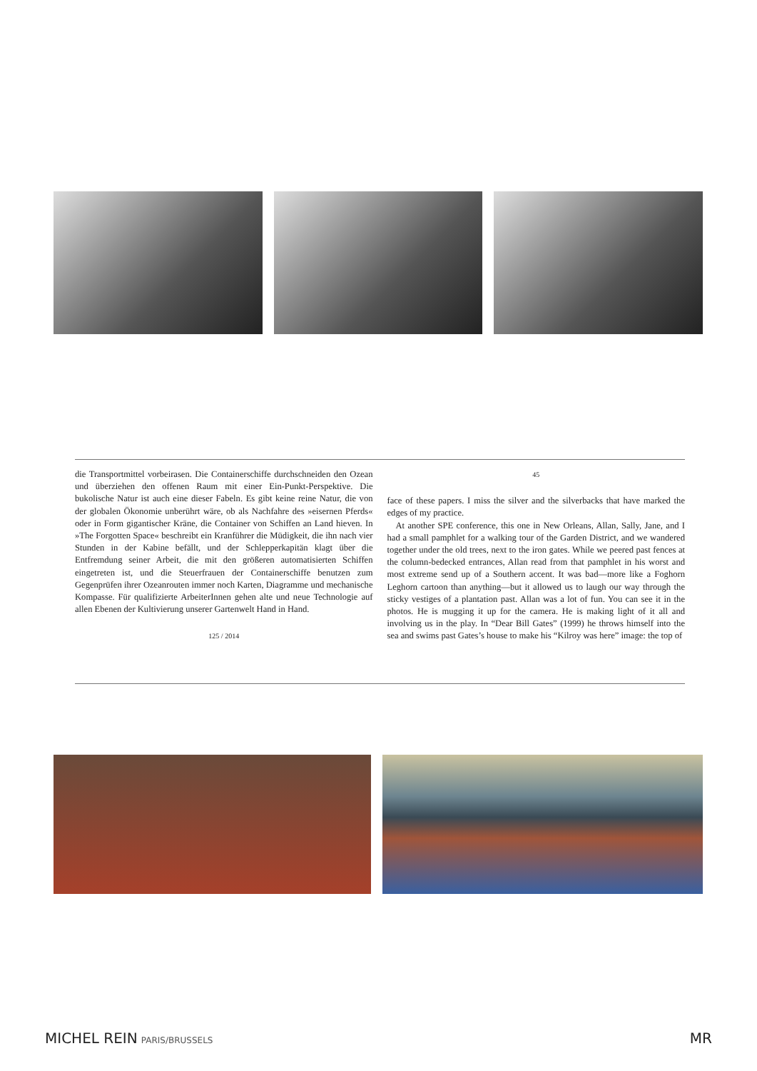die Transportmittel vorbeirasen. Die Containerschiffe durchschneiden den Ozean und überziehen den offenen Raum mit einer Ein-Punkt-Perspektive. Die bukolische Natur ist auch eine dieser Fabeln. Es gibt keine reine Natur, die von der globalen Ökonomie unberührt wäre, ob als Nachfahre des »eisernen Pferds« oder in Form gigantischer Kräne, die Container von Schiffen an Land hieven. In »The Forgotten Space« beschreibt ein Kranführer die Müdigkeit, die ihn nach vier Stunden in der Kabine befällt, und der Schlepperkapitän klagt über die Entfremdung seiner Arbeit, die mit den größeren automatisierten Schiffen eingetreten ist, und die Steuerfrauen der Containerschiffe benutzen zum Gegenprüfen ihrer Ozeanrouten immer noch Karten, Diagramme und mechanische Kompasse. Für qualifizierte ArbeiterInnen gehen alte und neue Technologie auf allen Ebenen der Kultivierung unserer Gartenwelt Hand in Hand.
125 / 2014
45
face of these papers. I miss the silver and the silverbacks that have marked the edges of my practice.
At another SPE conference, this one in New Orleans, Allan, Sally, Jane, and I had a small pamphlet for a walking tour of the Garden District, and we wandered together under the old trees, next to the iron gates. While we peered past fences at the column-bedecked entrances, Allan read from that pamphlet in his worst and most extreme send up of a Southern accent. It was bad—more like a Foghorn Leghorn cartoon than anything—but it allowed us to laugh our way through the sticky vestiges of a plantation past. Allan was a lot of fun. You can see it in the photos. He is mugging it up for the camera. He is making light of it all and involving us in the play. In “Dear Bill Gates” (1999) he throws himself into the sea and swims past Gates’s house to make his “Kilroy was here” image: the top of
MICHEL REIN PARIS/BRUSSELS MR